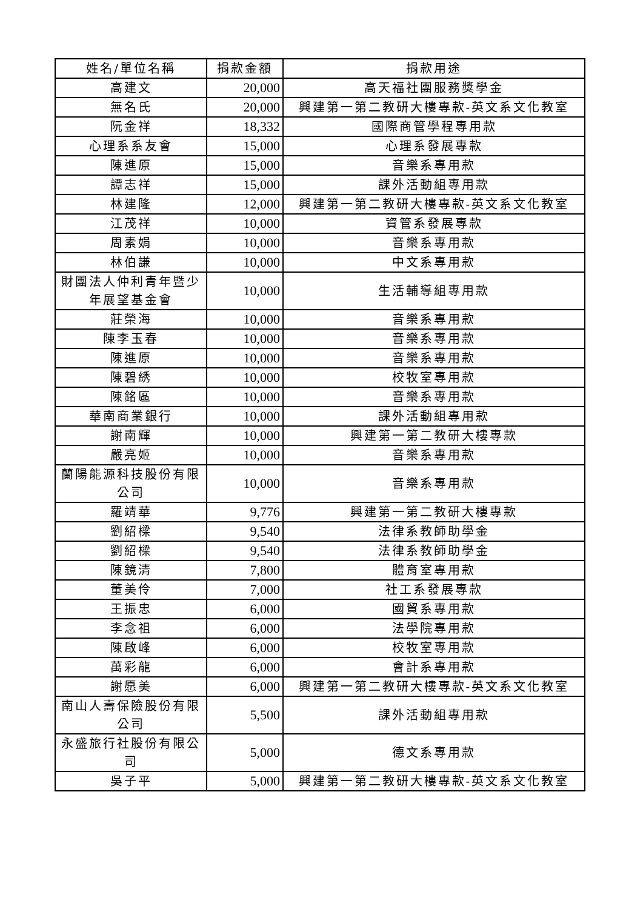| 姓名/單位名稱 | 捐款金額 | 捐款用途 |
| --- | --- | --- |
| 高建文 | 20,000 | 高天福社團服務獎學金 |
| 無名氏 | 20,000 | 興建第一第二教研大樓專款-英文系文化教室 |
| 阮金祥 | 18,332 | 國際商管學程專用款 |
| 心理系系友會 | 15,000 | 心理系發展專款 |
| 陳進原 | 15,000 | 音樂系專用款 |
| 譚志祥 | 15,000 | 課外活動組專用款 |
| 林建隆 | 12,000 | 興建第一第二教研大樓專款-英文系文化教室 |
| 江茂祥 | 10,000 | 資管系發展專款 |
| 周素娟 | 10,000 | 音樂系專用款 |
| 林伯謙 | 10,000 | 中文系專用款 |
| 財團法人仲利青年暨少年展望基金會 | 10,000 | 生活輔導組專用款 |
| 莊榮海 | 10,000 | 音樂系專用款 |
| 陳李玉春 | 10,000 | 音樂系專用款 |
| 陳進原 | 10,000 | 音樂系專用款 |
| 陳碧綉 | 10,000 | 校牧室專用款 |
| 陳銘區 | 10,000 | 音樂系專用款 |
| 華南商業銀行 | 10,000 | 課外活動組專用款 |
| 謝南輝 | 10,000 | 興建第一第二教研大樓專款 |
| 嚴亮姬 | 10,000 | 音樂系專用款 |
| 蘭陽能源科技股份有限公司 | 10,000 | 音樂系專用款 |
| 羅靖華 | 9,776 | 興建第一第二教研大樓專款 |
| 劉紹樑 | 9,540 | 法律系教師助學金 |
| 劉紹樑 | 9,540 | 法律系教師助學金 |
| 陳鏡清 | 7,800 | 體育室專用款 |
| 董美伶 | 7,000 | 社工系發展專款 |
| 王振忠 | 6,000 | 國貿系專用款 |
| 李念祖 | 6,000 | 法學院專用款 |
| 陳啟峰 | 6,000 | 校牧室專用款 |
| 萬彩龍 | 6,000 | 會計系專用款 |
| 謝愿美 | 6,000 | 興建第一第二教研大樓專款-英文系文化教室 |
| 南山人壽保險股份有限公司 | 5,500 | 課外活動組專用款 |
| 永盛旅行社股份有限公司 | 5,000 | 德文系專用款 |
| 吳子平 | 5,000 | 興建第一第二教研大樓專款-英文系文化教室 |